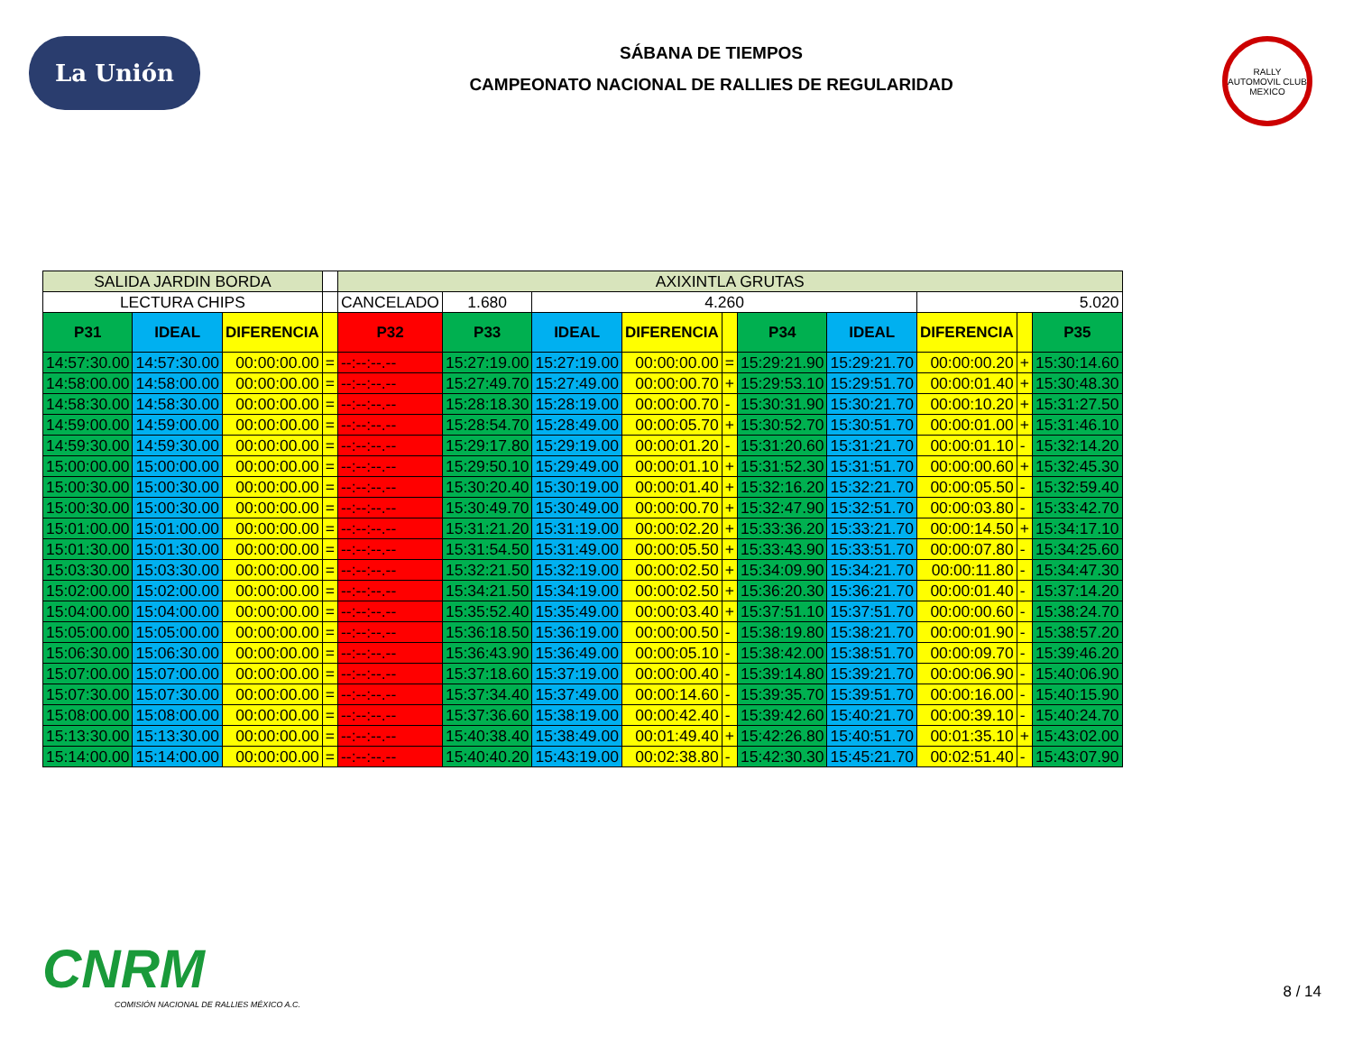La Unión
SÁBANA DE TIEMPOS
CAMPEONATO NACIONAL DE RALLIES DE REGULARIDAD
RALLY AUTOMOVIL CLUB MEXICO
| SALIDA JARDIN BORDA | | | | AXIXINTLA GRUTAS | | | | | | | | | |
| LECTURA CHIPS | | | | CANCELADO | 1.680 | 4.260 | | | | | 5.020 | | |
| P31 | IDEAL | DIFERENCIA | | P32 | P33 | IDEAL | DIFERENCIA | | P34 | IDEAL | DIFERENCIA | | P35 |
| 14:57:30.00 | 14:57:30.00 | 00:00:00.00 | = | --:--:--.-- | 15:27:19.00 | 15:27:19.00 | 00:00:00.00 | = | 15:29:21.90 | 15:29:21.70 | 00:00:00.20 | + | 15:30:14.60 |
| 14:58:00.00 | 14:58:00.00 | 00:00:00.00 | = | --:--:--.-- | 15:27:49.70 | 15:27:49.00 | 00:00:00.70 | + | 15:29:53.10 | 15:29:51.70 | 00:00:01.40 | + | 15:30:48.30 |
| 14:58:30.00 | 14:58:30.00 | 00:00:00.00 | = | --:--:--.-- | 15:28:18.30 | 15:28:19.00 | 00:00:00.70 | - | 15:30:31.90 | 15:30:21.70 | 00:00:10.20 | + | 15:31:27.50 |
| 14:59:00.00 | 14:59:00.00 | 00:00:00.00 | = | --:--:--.-- | 15:28:54.70 | 15:28:49.00 | 00:00:05.70 | + | 15:30:52.70 | 15:30:51.70 | 00:00:01.00 | + | 15:31:46.10 |
| 14:59:30.00 | 14:59:30.00 | 00:00:00.00 | = | --:--:--.-- | 15:29:17.80 | 15:29:19.00 | 00:00:01.20 | - | 15:31:20.60 | 15:31:21.70 | 00:00:01.10 | - | 15:32:14.20 |
| 15:00:00.00 | 15:00:00.00 | 00:00:00.00 | = | --:--:--.-- | 15:29:50.10 | 15:29:49.00 | 00:00:01.10 | + | 15:31:52.30 | 15:31:51.70 | 00:00:00.60 | + | 15:32:45.30 |
| 15:00:30.00 | 15:00:30.00 | 00:00:00.00 | = | --:--:--.-- | 15:30:20.40 | 15:30:19.00 | 00:00:01.40 | + | 15:32:16.20 | 15:32:21.70 | 00:00:05.50 | - | 15:32:59.40 |
| 15:00:30.00 | 15:00:30.00 | 00:00:00.00 | = | --:--:--.-- | 15:30:49.70 | 15:30:49.00 | 00:00:00.70 | + | 15:32:47.90 | 15:32:51.70 | 00:00:03.80 | - | 15:33:42.70 |
| 15:01:00.00 | 15:01:00.00 | 00:00:00.00 | = | --:--:--.-- | 15:31:21.20 | 15:31:19.00 | 00:00:02.20 | + | 15:33:36.20 | 15:33:21.70 | 00:00:14.50 | + | 15:34:17.10 |
| 15:01:30.00 | 15:01:30.00 | 00:00:00.00 | = | --:--:--.-- | 15:31:54.50 | 15:31:49.00 | 00:00:05.50 | + | 15:33:43.90 | 15:33:51.70 | 00:00:07.80 | - | 15:34:25.60 |
| 15:03:30.00 | 15:03:30.00 | 00:00:00.00 | = | --:--:--.-- | 15:32:21.50 | 15:32:19.00 | 00:00:02.50 | + | 15:34:09.90 | 15:34:21.70 | 00:00:11.80 | - | 15:34:47.30 |
| 15:02:00.00 | 15:02:00.00 | 00:00:00.00 | = | --:--:--.-- | 15:34:21.50 | 15:34:19.00 | 00:00:02.50 | + | 15:36:20.30 | 15:36:21.70 | 00:00:01.40 | - | 15:37:14.20 |
| 15:04:00.00 | 15:04:00.00 | 00:00:00.00 | = | --:--:--.-- | 15:35:52.40 | 15:35:49.00 | 00:00:03.40 | + | 15:37:51.10 | 15:37:51.70 | 00:00:00.60 | - | 15:38:24.70 |
| 15:05:00.00 | 15:05:00.00 | 00:00:00.00 | = | --:--:--.-- | 15:36:18.50 | 15:36:19.00 | 00:00:00.50 | - | 15:38:19.80 | 15:38:21.70 | 00:00:01.90 | - | 15:38:57.20 |
| 15:06:30.00 | 15:06:30.00 | 00:00:00.00 | = | --:--:--.-- | 15:36:43.90 | 15:36:49.00 | 00:00:05.10 | - | 15:38:42.00 | 15:38:51.70 | 00:00:09.70 | - | 15:39:46.20 |
| 15:07:00.00 | 15:07:00.00 | 00:00:00.00 | = | --:--:--.-- | 15:37:18.60 | 15:37:19.00 | 00:00:00.40 | - | 15:39:14.80 | 15:39:21.70 | 00:00:06.90 | - | 15:40:06.90 |
| 15:07:30.00 | 15:07:30.00 | 00:00:00.00 | = | --:--:--.-- | 15:37:34.40 | 15:37:49.00 | 00:00:14.60 | - | 15:39:35.70 | 15:39:51.70 | 00:00:16.00 | - | 15:40:15.90 |
| 15:08:00.00 | 15:08:00.00 | 00:00:00.00 | = | --:--:--.-- | 15:37:36.60 | 15:38:19.00 | 00:00:42.40 | - | 15:39:42.60 | 15:40:21.70 | 00:00:39.10 | - | 15:40:24.70 |
| 15:13:30.00 | 15:13:30.00 | 00:00:00.00 | = | --:--:--.-- | 15:40:38.40 | 15:38:49.00 | 00:01:49.40 | + | 15:42:26.80 | 15:40:51.70 | 00:01:35.10 | + | 15:43:02.00 |
| 15:14:00.00 | 15:14:00.00 | 00:00:00.00 | = | --:--:--.-- | 15:40:40.20 | 15:43:19.00 | 00:02:38.80 | - | 15:42:30.30 | 15:45:21.70 | 00:02:51.40 | - | 15:43:07.90 |
CNRM
COMISIÓN NACIONAL DE RALLIES MÉXICO A.C.
8 / 14